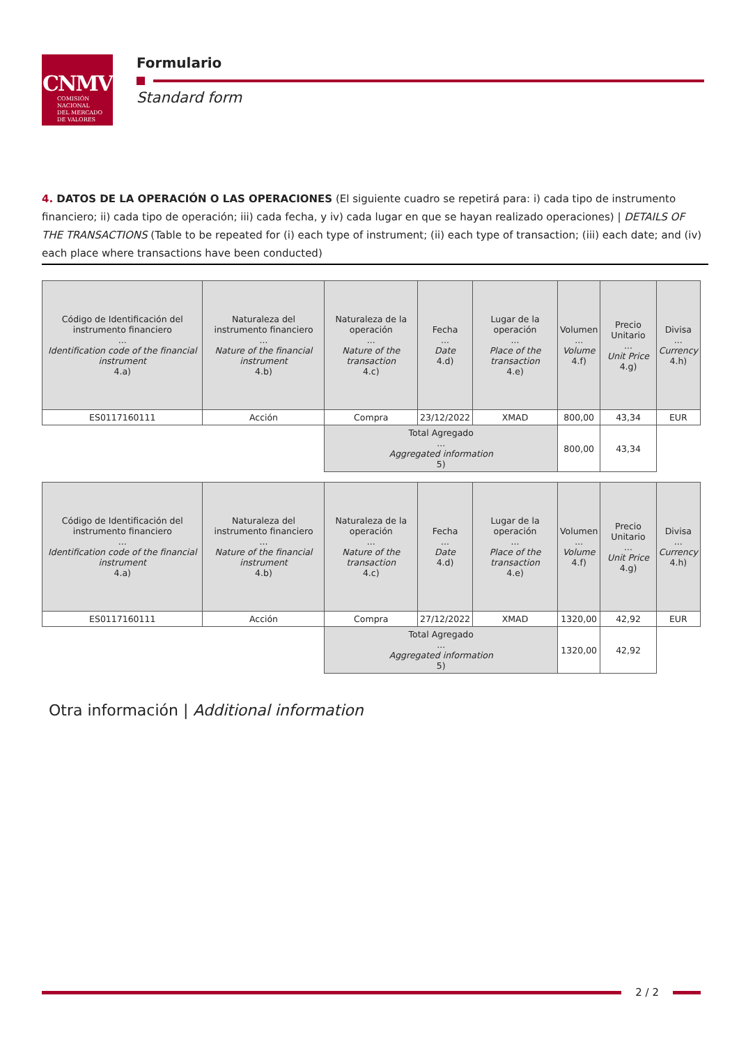CNMV
COMISIÓN
NACIONAL
DEL MERCADO
DE VALORES
Formulario
Standard form
4. DATOS DE LA OPERACIÓN O LAS OPERACIONES (El siguiente cuadro se repetirá para: i) cada tipo de instrumento financiero; ii) cada tipo de operación; iii) cada fecha, y iv) cada lugar en que se hayan realizado operaciones) | DETAILS OF THE TRANSACTIONS (Table to be repeated for (i) each type of instrument; (ii) each type of transaction; (iii) each date; and (iv) each place where transactions have been conducted)
| Código de Identificación del instrumento financiero ... Identification code of the financial instrument 4.a) | Naturaleza del instrumento financiero ... Nature of the financial instrument 4.b) | Naturaleza de la operación ... Nature of the transaction 4.c) | Fecha ... Date 4.d) | Lugar de la operación ... Place of the transaction 4.e) | Volumen ... Volume 4.f) | Precio Unitario ... Unit Price 4.g) | Divisa ... Currency 4.h) |
| --- | --- | --- | --- | --- | --- | --- | --- |
| ES0117160111 | Acción | Compra | 23/12/2022 | XMAD | 800,00 | 43,34 | EUR |
| | | Total Agregado ... Aggregated information 5) | | | 800,00 | 43,34 | |
| Código de Identificación del instrumento financiero ... Identification code of the financial instrument 4.a) | Naturaleza del instrumento financiero ... Nature of the financial instrument 4.b) | Naturaleza de la operación ... Nature of the transaction 4.c) | Fecha ... Date 4.d) | Lugar de la operación ... Place of the transaction 4.e) | Volumen ... Volume 4.f) | Precio Unitario ... Unit Price 4.g) | Divisa ... Currency 4.h) |
| --- | --- | --- | --- | --- | --- | --- | --- |
| ES0117160111 | Acción | Compra | 27/12/2022 | XMAD | 1320,00 | 42,92 | EUR |
| | | Total Agregado ... Aggregated information 5) | | | 1320,00 | 42,92 | |
Otra información | Additional information
2 / 2